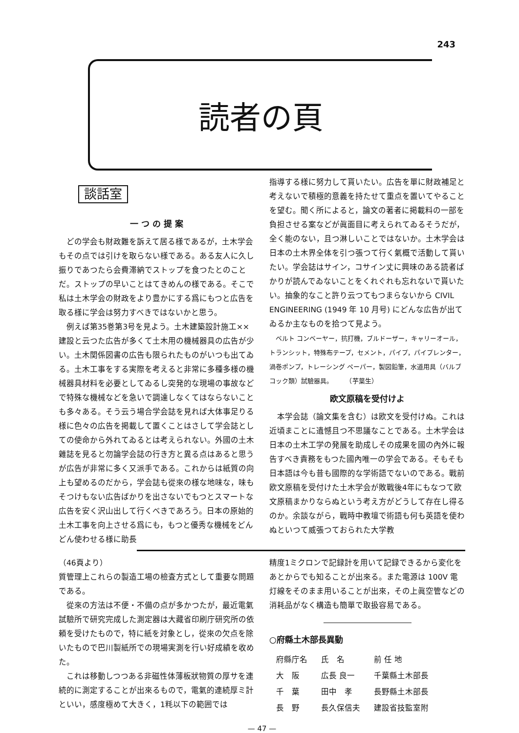243
読者の頁
談話室
一 つ の 提 案
どの学会も財政難を訴えて居る様であるが，土木学会もその点では引けを取らない様である。ある友人に久し振りであつたら会費滞納でストップを食つたとのことだ。ストップの早いことはてきめんの様である。そこで私は土木学会の財政をより豊かにする爲にもつと広告を取る様に学会は努力すべきではないかと思う。
例えば第35巻第3号を見よう。土木建築設計施工××建設と云つた広告が多くて土木用の機械器具の広告が少い。土木関係図書の広告も限られたものがいつも出てゐる。土木工事をする実際を考えると非常に多種多様の機械器具材料を必要としてゐるし突発的な現場の事故などで特殊な機械などを急いで調達しなくてはならないことも多々ある。そう云う場合学会誌を見れば大体事足りる様に色々の広告を掲載して置くことはさして学会誌としての使命から外れてゐるとは考えられない。外國の土木雜誌を見ると勿論学会誌の行き方と異る点はあると思うが広告が非常に多く又派手である。これからは紙質の向上も望めるのだから，学会誌も從來の様な地味な，味もそつけもない広告ばかりを出さないでもつとスマートな広告を安く沢山出して行くべきであろう。日本の原始的土木工事を向上させる爲にも，もつと優秀な機械をどんどん使わせる様に助長
指導する様に努力して貰いたい。広告を單に財政補足と考えないで積極的意義を持たせて重点を置いてやることを望む。聞く所によると，論文の著者に掲載料の一部を負担させる案などが眞面目に考えられてゐるそうだが，全く能のない，且つ淋しいことではないか。土木学会は日本の土木界全体を引つ張つて行く氣概で活動して貰いたい。学会誌はサイン，コサイン丈に興味のある読者ばかりが読んでゐないことをくれぐれも忘れないで貰いたい。抽象的なこと許り云つてもつまらないから CIVIL ENGINEERING (1949 年 10 月号) にどんな広告が出てゐるか主なものを拾つて見よう。
ベルト コンベーヤー，抗打機，ブルドーザー，キャリーオール，トランシット，特殊布テープ，セメント，パイプ，パイプレンター，渦巻ポンプ，トレーシング ペーパー，製図鉛筆，水道用具（バルブ コック類）試驗器具。　　　（芋葉生）
欧文原稿を受付けよ
本学会誌（論文集を含む）は欧文を受付けぬ。これは近頃まことに遺憾且つ不思議なことである。土木学会は日本の土木工学の発展を助成しその成果を國の內外に報告すべき責務をもつた國內唯一の学会である。そもそも日本語は今も昔も國際的な学術語でないのである。戰前欧文原稿を受付けた土木学会が敗戰後4年にもなつて欧文原稿まかりならぬという考え方がどうして存在し得るのか。余談ながら，戰時中教壇で術語も何も英語を使わぬといつて威張つておられた大学教
（46頁より）
質管理上これらの製造工場の檢査方式として重要な問題である。
從來の方法は不便・不備の点が多かつたが，最近電氣試驗所で研究完成した測定器は大藏省印刷庁研究所の依頼を受けたもので，特に紙を対象とし，從來の欠点を除いたもので巴川製紙所での現場実測を行い好成績を收めた。
これは移動しつつある非磁性体薄板狀物質の厚サを連続的に測定することが出來るもので，電氣的連続厚ミ計といい，感度極めて大きく，1粍以下の範囲では
精度1ミクロンで記録計を用いて記録できるから変化をあとからでも知ることが出來る。また電源は 100V 電灯線をそのまま用いることが出來，その上眞空管などの消耗品がなく構造も簡單で取扱容易である。
○府縣土木部長異動
| 府縣庁名 | 氏 名 | 前 任 地 |
| --- | --- | --- |
| 大 阪 | 広長 良一 | 千葉縣土木部長 |
| 千 葉 | 田中 孝 | 長野縣土木部長 |
| 長 野 | 長久保信夫 | 建設省技監室附 |
— 47 —